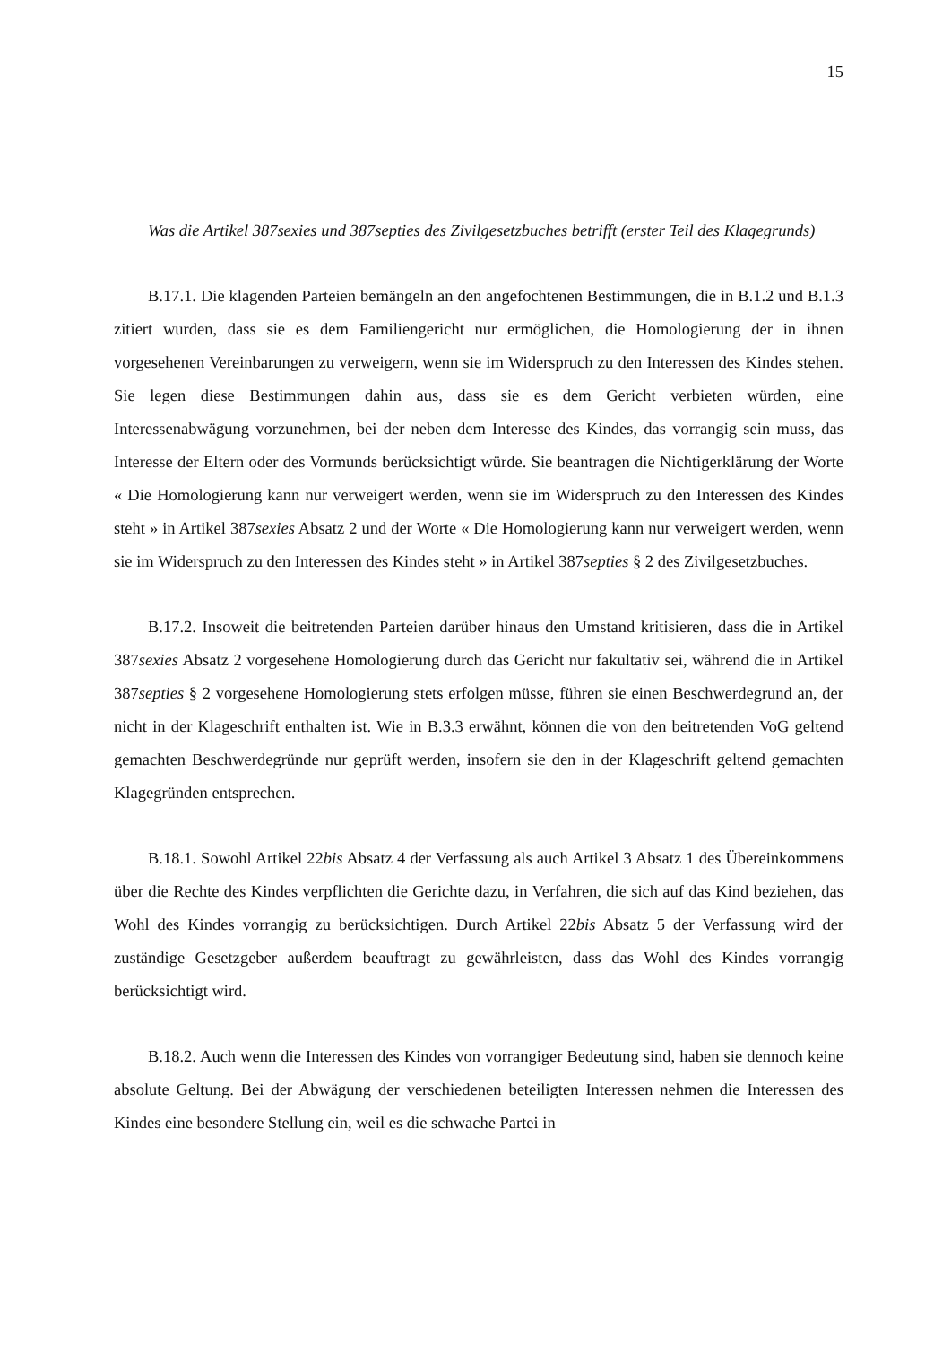15
Was die Artikel 387sexies und 387septies des Zivilgesetzbuches betrifft (erster Teil des Klagegrunds)
B.17.1. Die klagenden Parteien bemängeln an den angefochtenen Bestimmungen, die in B.1.2 und B.1.3 zitiert wurden, dass sie es dem Familiengericht nur ermöglichen, die Homologierung der in ihnen vorgesehenen Vereinbarungen zu verweigern, wenn sie im Widerspruch zu den Interessen des Kindes stehen. Sie legen diese Bestimmungen dahin aus, dass sie es dem Gericht verbieten würden, eine Interessenabwägung vorzunehmen, bei der neben dem Interesse des Kindes, das vorrangig sein muss, das Interesse der Eltern oder des Vormunds berücksichtigt würde. Sie beantragen die Nichtigerklärung der Worte « Die Homologierung kann nur verweigert werden, wenn sie im Widerspruch zu den Interessen des Kindes steht » in Artikel 387sexies Absatz 2 und der Worte « Die Homologierung kann nur verweigert werden, wenn sie im Widerspruch zu den Interessen des Kindes steht » in Artikel 387septies § 2 des Zivilgesetzbuches.
B.17.2. Insoweit die beitretenden Parteien darüber hinaus den Umstand kritisieren, dass die in Artikel 387sexies Absatz 2 vorgesehene Homologierung durch das Gericht nur fakultativ sei, während die in Artikel 387septies § 2 vorgesehene Homologierung stets erfolgen müsse, führen sie einen Beschwerdegrund an, der nicht in der Klageschrift enthalten ist. Wie in B.3.3 erwähnt, können die von den beitretenden VoG geltend gemachten Beschwerdegründe nur geprüft werden, insofern sie den in der Klageschrift geltend gemachten Klagegründen entsprechen.
B.18.1. Sowohl Artikel 22bis Absatz 4 der Verfassung als auch Artikel 3 Absatz 1 des Übereinkommens über die Rechte des Kindes verpflichten die Gerichte dazu, in Verfahren, die sich auf das Kind beziehen, das Wohl des Kindes vorrangig zu berücksichtigen. Durch Artikel 22bis Absatz 5 der Verfassung wird der zuständige Gesetzgeber außerdem beauftragt zu gewährleisten, dass das Wohl des Kindes vorrangig berücksichtigt wird.
B.18.2. Auch wenn die Interessen des Kindes von vorrangiger Bedeutung sind, haben sie dennoch keine absolute Geltung. Bei der Abwägung der verschiedenen beteiligten Interessen nehmen die Interessen des Kindes eine besondere Stellung ein, weil es die schwache Partei in